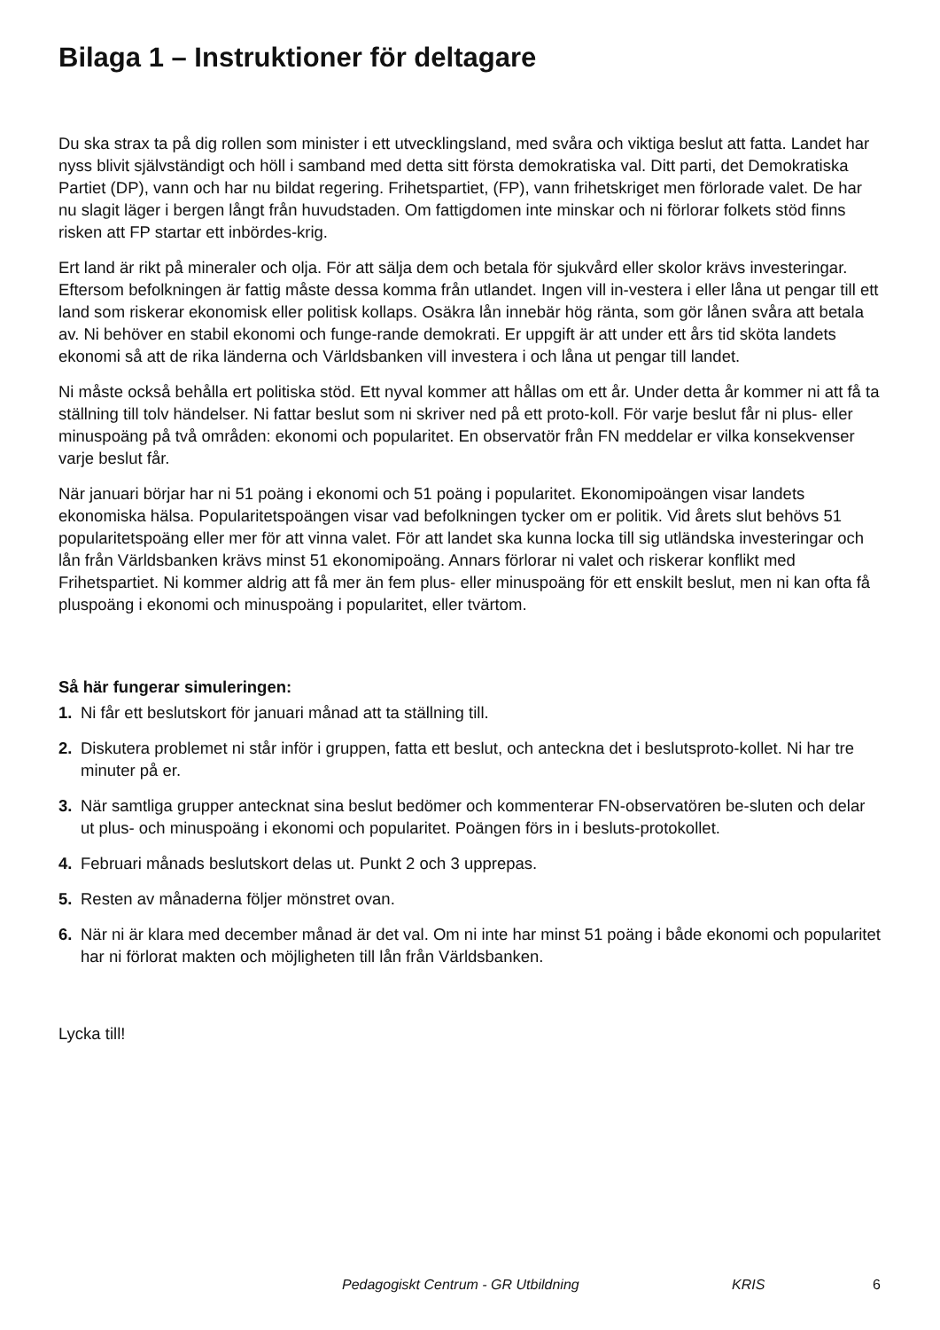Bilaga 1 – Instruktioner för deltagare
Du ska strax ta på dig rollen som minister i ett utvecklingsland, med svåra och viktiga beslut att fatta. Landet har nyss blivit självständigt och höll i samband med detta sitt första demokratiska val. Ditt parti, det Demokratiska Partiet (DP), vann och har nu bildat regering. Frihetspartiet, (FP), vann frihetskriget men förlorade valet. De har nu slagit läger i bergen långt från huvudstaden. Om fattigdomen inte minskar och ni förlorar folkets stöd finns risken att FP startar ett inbördes-krig.
Ert land är rikt på mineraler och olja. För att sälja dem och betala för sjukvård eller skolor krävs investeringar. Eftersom befolkningen är fattig måste dessa komma från utlandet. Ingen vill in-vestera i eller låna ut pengar till ett land som riskerar ekonomisk eller politisk kollaps. Osäkra lån innebär hög ränta, som gör lånen svåra att betala av. Ni behöver en stabil ekonomi och funge-rande demokrati. Er uppgift är att under ett års tid sköta landets ekonomi så att de rika länderna och Världsbanken vill investera i och låna ut pengar till landet.
Ni måste också behålla ert politiska stöd. Ett nyval kommer att hållas om ett år. Under detta år kommer ni att få ta ställning till tolv händelser. Ni fattar beslut som ni skriver ned på ett proto-koll. För varje beslut får ni plus- eller minuspoäng på två områden: ekonomi och popularitet. En observatör från FN meddelar er vilka konsekvenser varje beslut får.
När januari börjar har ni 51 poäng i ekonomi och 51 poäng i popularitet. Ekonomipoängen visar landets ekonomiska hälsa. Popularitetspoängen visar vad befolkningen tycker om er politik. Vid årets slut behövs 51 popularitetspoäng eller mer för att vinna valet. För att landet ska kunna locka till sig utländska investeringar och lån från Världsbanken krävs minst 51 ekonomipoäng. Annars förlorar ni valet och riskerar konflikt med Frihetspartiet. Ni kommer aldrig att få mer än fem plus- eller minuspoäng för ett enskilt beslut, men ni kan ofta få pluspoäng i ekonomi och minuspoäng i popularitet, eller tvärtom.
Så här fungerar simuleringen:
1. Ni får ett beslutskort för januari månad att ta ställning till.
2. Diskutera problemet ni står inför i gruppen, fatta ett beslut, och anteckna det i beslutsproto-kollet. Ni har tre minuter på er.
3. När samtliga grupper antecknat sina beslut bedömer och kommenterar FN-observatören be-sluten och delar ut plus- och minuspoäng i ekonomi och popularitet. Poängen förs in i besluts-protokollet.
4. Februari månads beslutskort delas ut. Punkt 2 och 3 upprepas.
5. Resten av månaderna följer mönstret ovan.
6. När ni är klara med december månad är det val. Om ni inte har minst 51 poäng i både ekonomi och popularitet har ni förlorat makten och möjligheten till lån från Världsbanken.
Lycka till!
Pedagogiskt Centrum - GR Utbildning KRIS 6